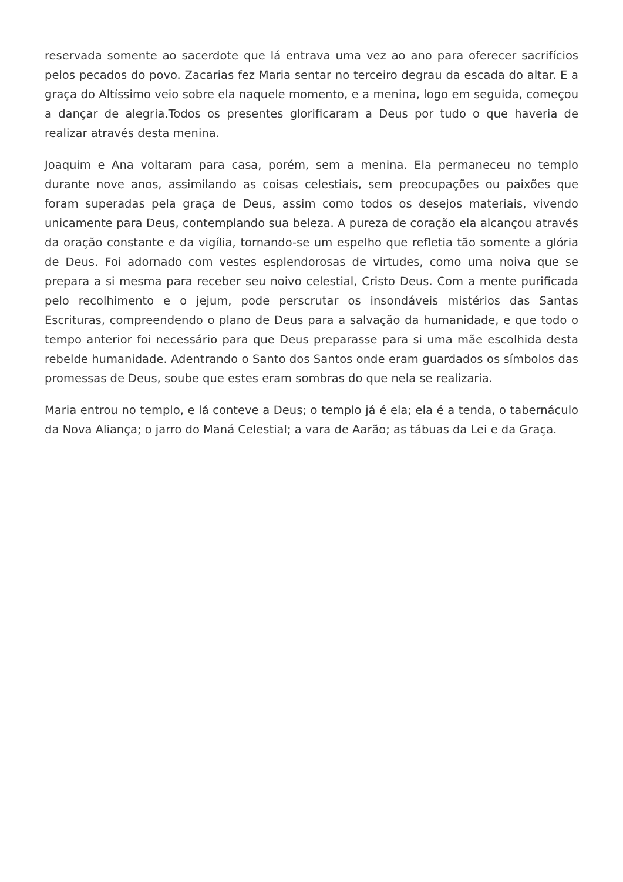reservada somente ao sacerdote que lá entrava uma vez ao ano para oferecer sacrifícios pelos pecados do povo. Zacarias fez Maria sentar no terceiro degrau da escada do altar. E a graça do Altíssimo veio sobre ela naquele momento, e a menina, logo em seguida, começou a dançar de alegria.Todos os presentes glorificaram a Deus por tudo o que haveria de realizar através desta menina.
Joaquim e Ana voltaram para casa, porém, sem a menina. Ela permaneceu no templo durante nove anos, assimilando as coisas celestiais, sem preocupações ou paixões que foram superadas pela graça de Deus, assim como todos os desejos materiais, vivendo unicamente para Deus, contemplando sua beleza. A pureza de coração ela alcançou através da oração constante e da vigília, tornando-se um espelho que refletia tão somente a glória de Deus. Foi adornado com vestes esplendorosas de virtudes, como uma noiva que se prepara a si mesma para receber seu noivo celestial, Cristo Deus. Com a mente purificada pelo recolhimento e o jejum, pode perscrutar os insondáveis mistérios das Santas Escrituras, compreendendo o plano de Deus para a salvação da humanidade, e que todo o tempo anterior foi necessário para que Deus preparasse para si uma mãe escolhida desta rebelde humanidade. Adentrando o Santo dos Santos onde eram guardados os símbolos das promessas de Deus, soube que estes eram sombras do que nela se realizaria.
Maria entrou no templo, e lá conteve a Deus; o templo já é ela; ela é a tenda, o tabernáculo da Nova Aliança; o jarro do Maná Celestial; a vara de Aarão; as tábuas da Lei e da Graça.